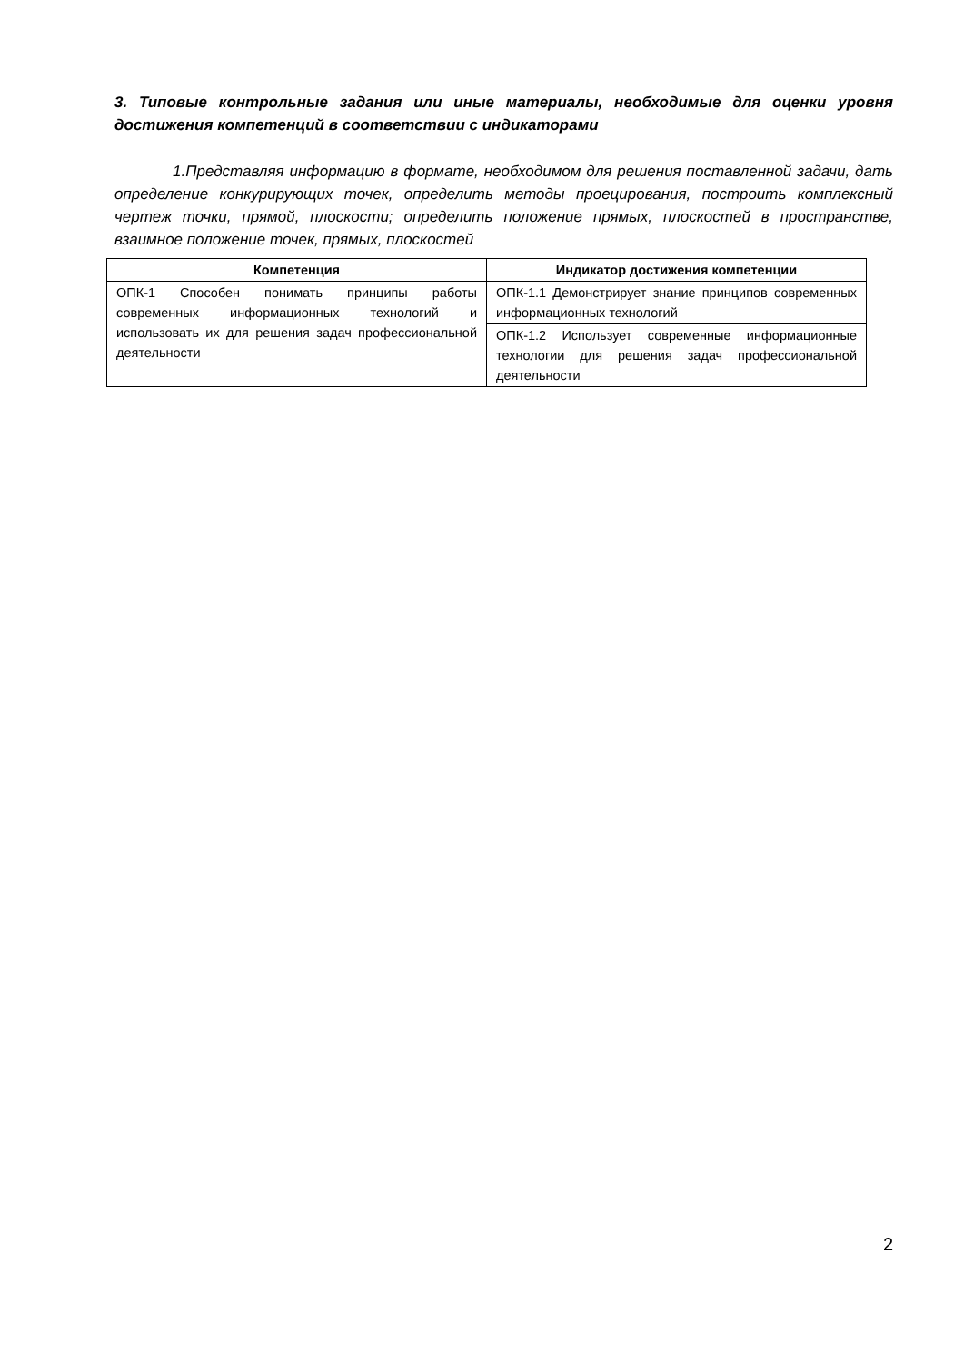3. Типовые контрольные задания или иные материалы, необходимые для оценки уровня достижения компетенций в соответствии с индикаторами
1.Представляя информацию в формате, необходимом для решения поставленной задачи, дать определение конкурирующих точек, определить методы проецирования, построить комплексный чертеж точки, прямой, плоскости; определить положение прямых, плоскостей в пространстве, взаимное положение точек, прямых, плоскостей
| Компетенция | Индикатор достижения компетенции |
| --- | --- |
| ОПК-1 Способен понимать принципы работы современных информационных технологий и использовать их для решения задач профессиональной деятельности | ОПК-1.1 Демонстрирует знание принципов современных информационных технологий |
| | ОПК-1.2 Использует современные информационные технологии для решения задач профессиональной деятельности |
2